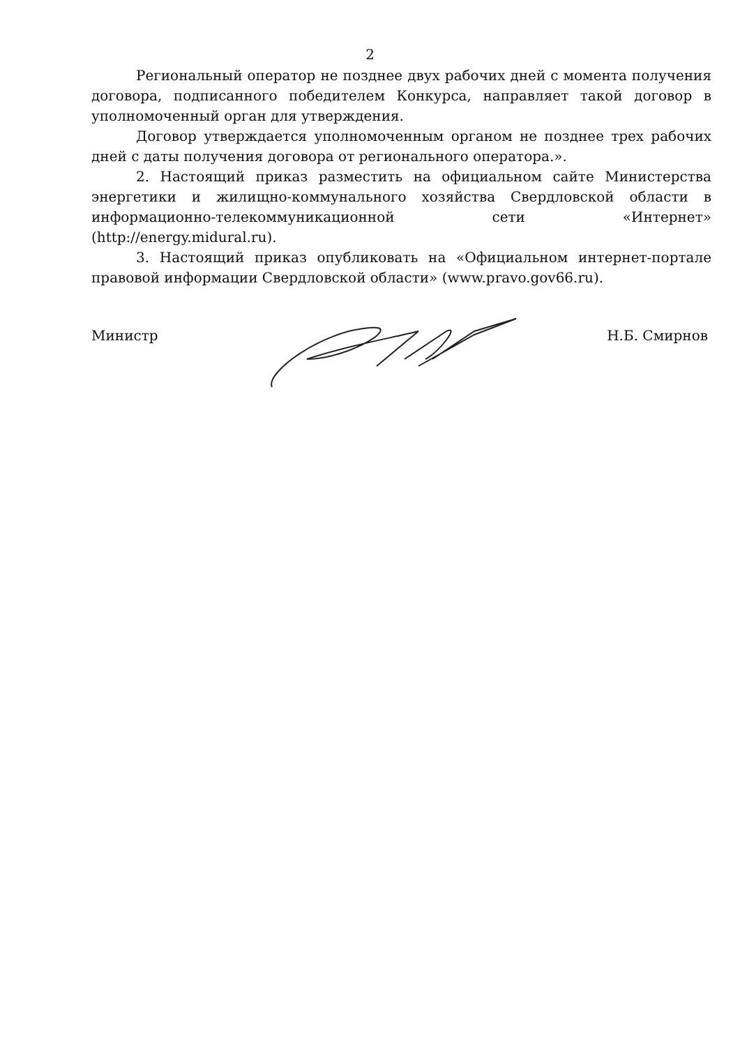2
Региональный оператор не позднее двух рабочих дней с момента получения договора, подписанного победителем Конкурса, направляет такой договор в уполномоченный орган для утверждения.
Договор утверждается уполномоченным органом не позднее трех рабочих дней с даты получения договора от регионального оператора.».
2. Настоящий приказ разместить на официальном сайте Министерства энергетики и жилищно-коммунального хозяйства Свердловской области в информационно-телекоммуникационной сети «Интернет» (http://energy.midural.ru).
3. Настоящий приказ опубликовать на «Официальном интернет-портале правовой информации Свердловской области» (www.pravo.gov66.ru).
Министр Н.Б. Смирнов